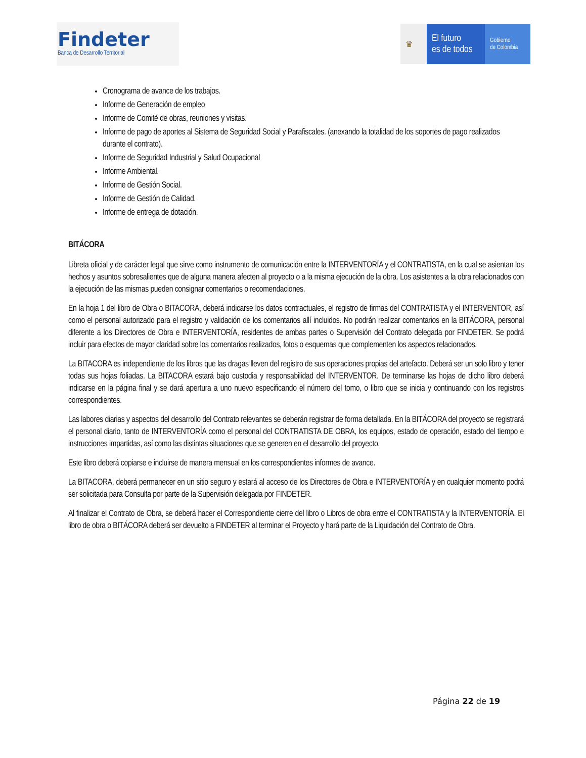Findeter
Banca de Desarrollo Territorial
♛
El futuro
es de todos
Gobierno
de Colombia
Cronograma de avance de los trabajos.
Informe de Generación de empleo
Informe de Comité de obras, reuniones y visitas.
Informe de pago de aportes al Sistema de Seguridad Social y Parafiscales. (anexando la totalidad de los soportes de pago realizados durante el contrato).
Informe de Seguridad Industrial y Salud Ocupacional
Informe Ambiental.
Informe de Gestión Social.
Informe de Gestión de Calidad.
Informe de entrega de dotación.
BITÁCORA
Libreta oficial y de carácter legal que sirve como instrumento de comunicación entre la INTERVENTORÍA y el CONTRATISTA, en la cual se asientan los hechos y asuntos sobresalientes que de alguna manera afecten al proyecto o a la misma ejecución de la obra. Los asistentes a la obra relacionados con la ejecución de las mismas pueden consignar comentarios o recomendaciones.
En la hoja 1 del libro de Obra o BITACORA, deberá indicarse los datos contractuales, el registro de firmas del CONTRATISTA y el INTERVENTOR, así como el personal autorizado para el registro y validación de los comentarios allí incluidos. No podrán realizar comentarios en la BITÁCORA, personal diferente a los Directores de Obra e INTERVENTORÍA, residentes de ambas partes o Supervisión del Contrato delegada por FINDETER. Se podrá incluir para efectos de mayor claridad sobre los comentarios realizados, fotos o esquemas que complementen los aspectos relacionados.
La BITACORA es independiente de los libros que las dragas lleven del registro de sus operaciones propias del artefacto. Deberá ser un solo libro y tener todas sus hojas foliadas. La BITACORA estará bajo custodia y responsabilidad del INTERVENTOR. De terminarse las hojas de dicho libro deberá indicarse en la página final y se dará apertura a uno nuevo especificando el número del tomo, o libro que se inicia y continuando con los registros correspondientes.
Las labores diarias y aspectos del desarrollo del Contrato relevantes se deberán registrar de forma detallada. En la BITÁCORA del proyecto se registrará el personal diario, tanto de INTERVENTORÍA como el personal del CONTRATISTA DE OBRA, los equipos, estado de operación, estado del tiempo e instrucciones impartidas, así como las distintas situaciones que se generen en el desarrollo del proyecto.
Este libro deberá copiarse e incluirse de manera mensual en los correspondientes informes de avance.
La BITACORA, deberá permanecer en un sitio seguro y estará al acceso de los Directores de Obra e INTERVENTORÍA y en cualquier momento podrá ser solicitada para Consulta por parte de la Supervisión delegada por FINDETER.
Al finalizar el Contrato de Obra, se deberá hacer el Correspondiente cierre del libro o Libros de obra entre el CONTRATISTA y la INTERVENTORÍA. El libro de obra o BITÁCORA deberá ser devuelto a FINDETER al terminar el Proyecto y hará parte de la Liquidación del Contrato de Obra.
Página 22 de 19